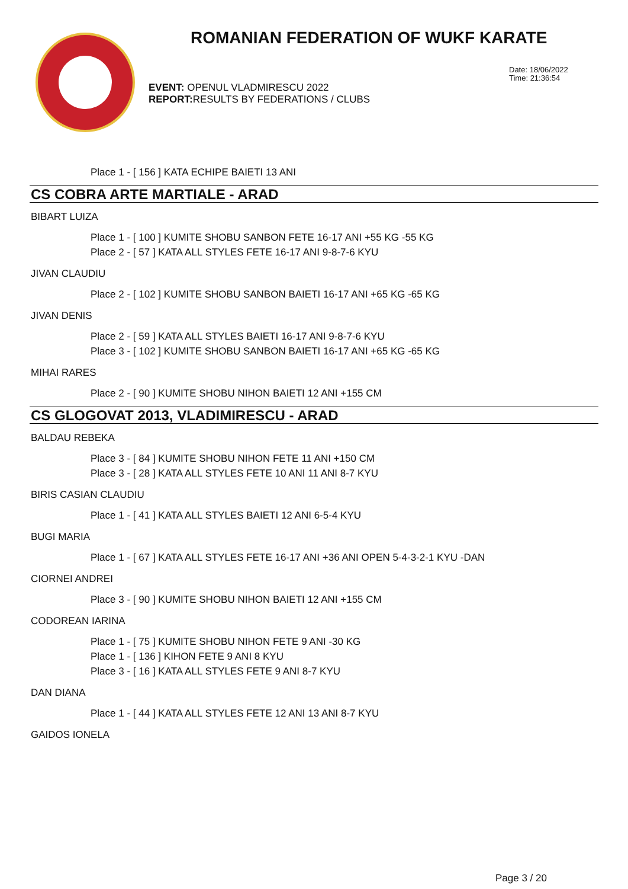ROMANIAN FEDERATION OF WUKF KARATE
Date: 18/06/2022
Time: 21:36:54
EVENT: OPENUL VLADMIRESCU 2022
REPORT: RESULTS BY FEDERATIONS / CLUBS
Place 1 - [ 156 ] KATA ECHIPE BAIETI 13 ANI
CS COBRA ARTE MARTIALE - ARAD
BIBART LUIZA
Place 1 - [ 100 ] KUMITE SHOBU SANBON FETE 16-17 ANI +55 KG -55 KG
Place 2 - [ 57 ] KATA ALL STYLES FETE 16-17 ANI 9-8-7-6 KYU
JIVAN CLAUDIU
Place 2 - [ 102 ] KUMITE SHOBU SANBON BAIETI 16-17 ANI +65 KG -65 KG
JIVAN DENIS
Place 2 - [ 59 ] KATA ALL STYLES BAIETI 16-17 ANI 9-8-7-6 KYU
Place 3 - [ 102 ] KUMITE SHOBU SANBON BAIETI 16-17 ANI +65 KG -65 KG
MIHAI RARES
Place 2 - [ 90 ] KUMITE SHOBU NIHON BAIETI 12 ANI +155 CM
CS GLOGOVAT 2013, VLADIMIRESCU - ARAD
BALDAU REBEKA
Place 3 - [ 84 ] KUMITE SHOBU NIHON FETE 11 ANI +150 CM
Place 3 - [ 28 ] KATA ALL STYLES FETE 10 ANI 11 ANI 8-7 KYU
BIRIS CASIAN CLAUDIU
Place 1 - [ 41 ] KATA ALL STYLES BAIETI 12 ANI 6-5-4 KYU
BUGI MARIA
Place 1 - [ 67 ] KATA ALL STYLES FETE 16-17 ANI +36 ANI OPEN 5-4-3-2-1 KYU -DAN
CIORNEI ANDREI
Place 3 - [ 90 ] KUMITE SHOBU NIHON BAIETI 12 ANI +155 CM
CODOREAN IARINA
Place 1 - [ 75 ] KUMITE SHOBU NIHON FETE 9 ANI -30 KG
Place 1 - [ 136 ] KIHON FETE 9 ANI 8 KYU
Place 3 - [ 16 ] KATA ALL STYLES FETE 9 ANI 8-7 KYU
DAN DIANA
Place 1 - [ 44 ] KATA ALL STYLES FETE 12 ANI 13 ANI 8-7 KYU
GAIDOS IONELA
Page 3 / 20